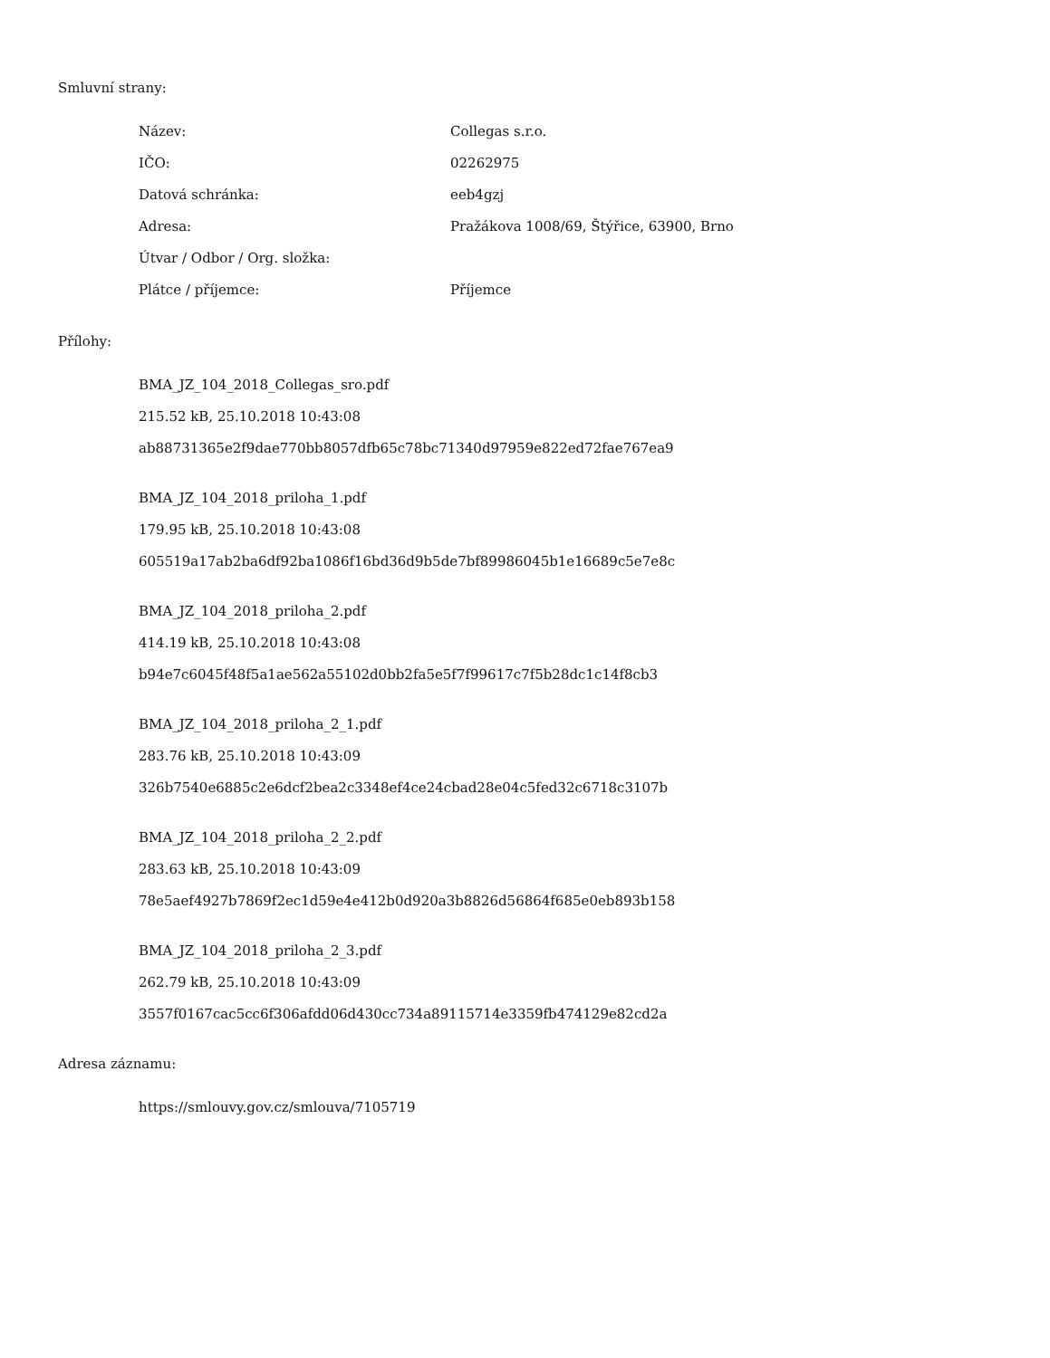Smluvní strany:
| Název: | Collegas s.r.o. |
| IČO: | 02262975 |
| Datová schránka: | eeb4gzj |
| Adresa: | Pražákova 1008/69, Štýřice, 63900, Brno |
| Útvar / Odbor / Org. složka: | |
| Plátce / příjemce: | Příjemce |
Přílohy:
BMA_JZ_104_2018_Collegas_sro.pdf
215.52 kB, 25.10.2018 10:43:08
ab88731365e2f9dae770bb8057dfb65c78bc71340d97959e822ed72fae767ea9
BMA_JZ_104_2018_priloha_1.pdf
179.95 kB, 25.10.2018 10:43:08
605519a17ab2ba6df92ba1086f16bd36d9b5de7bf89986045b1e16689c5e7e8c
BMA_JZ_104_2018_priloha_2.pdf
414.19 kB, 25.10.2018 10:43:08
b94e7c6045f48f5a1ae562a55102d0bb2fa5e5f7f99617c7f5b28dc1c14f8cb3
BMA_JZ_104_2018_priloha_2_1.pdf
283.76 kB, 25.10.2018 10:43:09
326b7540e6885c2e6dcf2bea2c3348ef4ce24cbad28e04c5fed32c6718c3107b
BMA_JZ_104_2018_priloha_2_2.pdf
283.63 kB, 25.10.2018 10:43:09
78e5aef4927b7869f2ec1d59e4e412b0d920a3b8826d56864f685e0eb893b158
BMA_JZ_104_2018_priloha_2_3.pdf
262.79 kB, 25.10.2018 10:43:09
3557f0167cac5cc6f306afdd06d430cc734a89115714e3359fb474129e82cd2a
Adresa záznamu:
https://smlouvy.gov.cz/smlouva/7105719